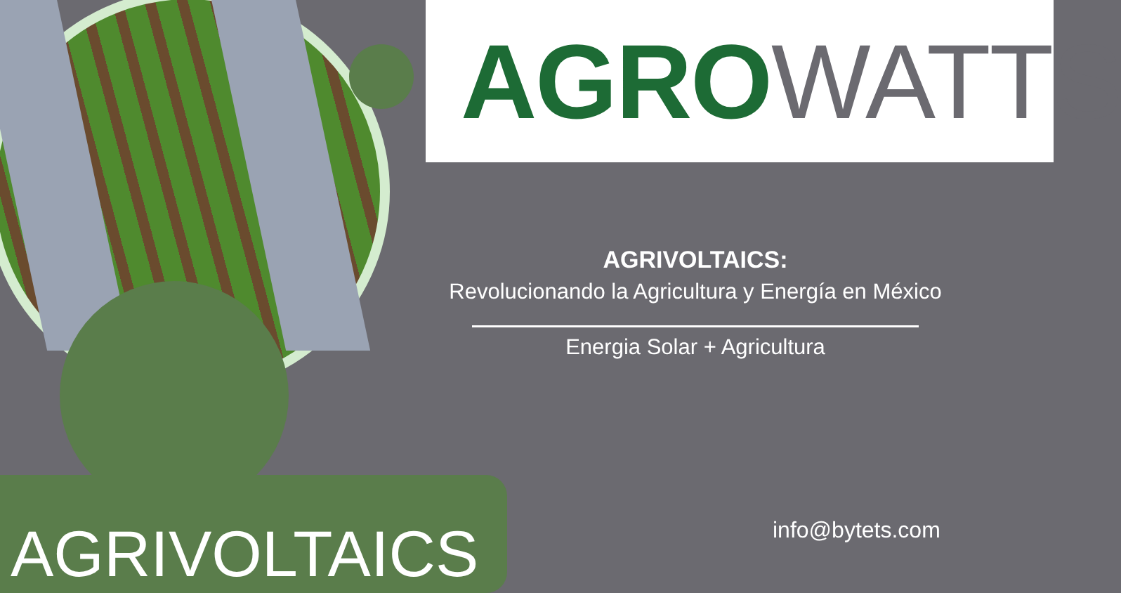AGRO WATTS
AGRIVOLTAICS:
Revolucionando la Agricultura y Energía en México
Energia Solar + Agricultura
AGRIVOLTAICS
info@bytets.com